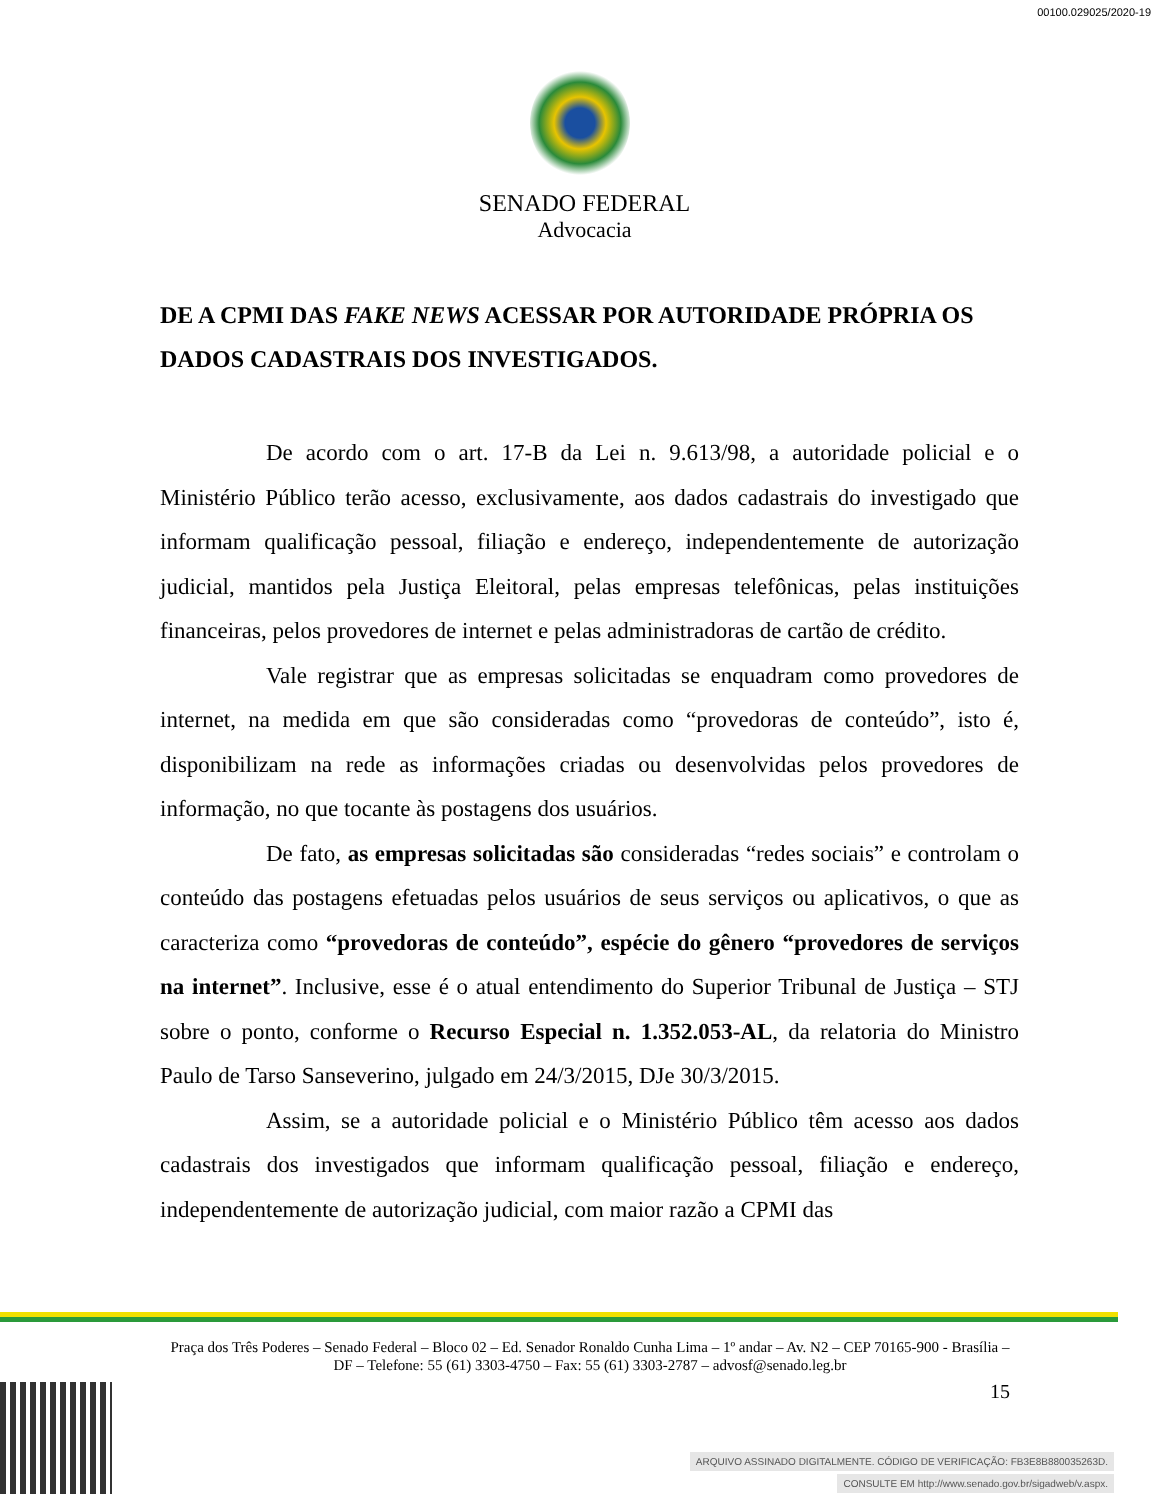00100.029025/2020-19
SENADO FEDERAL
Advocacia
DE A CPMI DAS FAKE NEWS ACESSAR POR AUTORIDADE PRÓPRIA OS DADOS CADASTRAIS DOS INVESTIGADOS.
De acordo com o art. 17-B da Lei n. 9.613/98, a autoridade policial e o Ministério Público terão acesso, exclusivamente, aos dados cadastrais do investigado que informam qualificação pessoal, filiação e endereço, independentemente de autorização judicial, mantidos pela Justiça Eleitoral, pelas empresas telefônicas, pelas instituições financeiras, pelos provedores de internet e pelas administradoras de cartão de crédito.
Vale registrar que as empresas solicitadas se enquadram como provedores de internet, na medida em que são consideradas como “provedoras de conteúdo”, isto é, disponibilizam na rede as informações criadas ou desenvolvidas pelos provedores de informação, no que tocante às postagens dos usuários.
De fato, as empresas solicitadas são consideradas “redes sociais” e controlam o conteúdo das postagens efetuadas pelos usuários de seus serviços ou aplicativos, o que as caracteriza como “provedoras de conteúdo”, espécie do gênero “provedores de serviços na internet”. Inclusive, esse é o atual entendimento do Superior Tribunal de Justiça – STJ sobre o ponto, conforme o Recurso Especial n. 1.352.053-AL, da relatoria do Ministro Paulo de Tarso Sanseverino, julgado em 24/3/2015, DJe 30/3/2015.
Assim, se a autoridade policial e o Ministério Público têm acesso aos dados cadastrais dos investigados que informam qualificação pessoal, filiação e endereço, independentemente de autorização judicial, com maior razão a CPMI das
Praça dos Três Poderes – Senado Federal – Bloco 02 – Ed. Senador Ronaldo Cunha Lima – 1º andar – Av. N2 – CEP 70165-900 - Brasília – DF – Telefone: 55 (61) 3303-4750 – Fax: 55 (61) 3303-2787 – advosf@senado.leg.br
15
ARQUIVO ASSINADO DIGITALMENTE. CÓDIGO DE VERIFICAÇÃO: FB3E8B880035263D.
CONSULTE EM http://www.senado.gov.br/sigadweb/v.aspx.